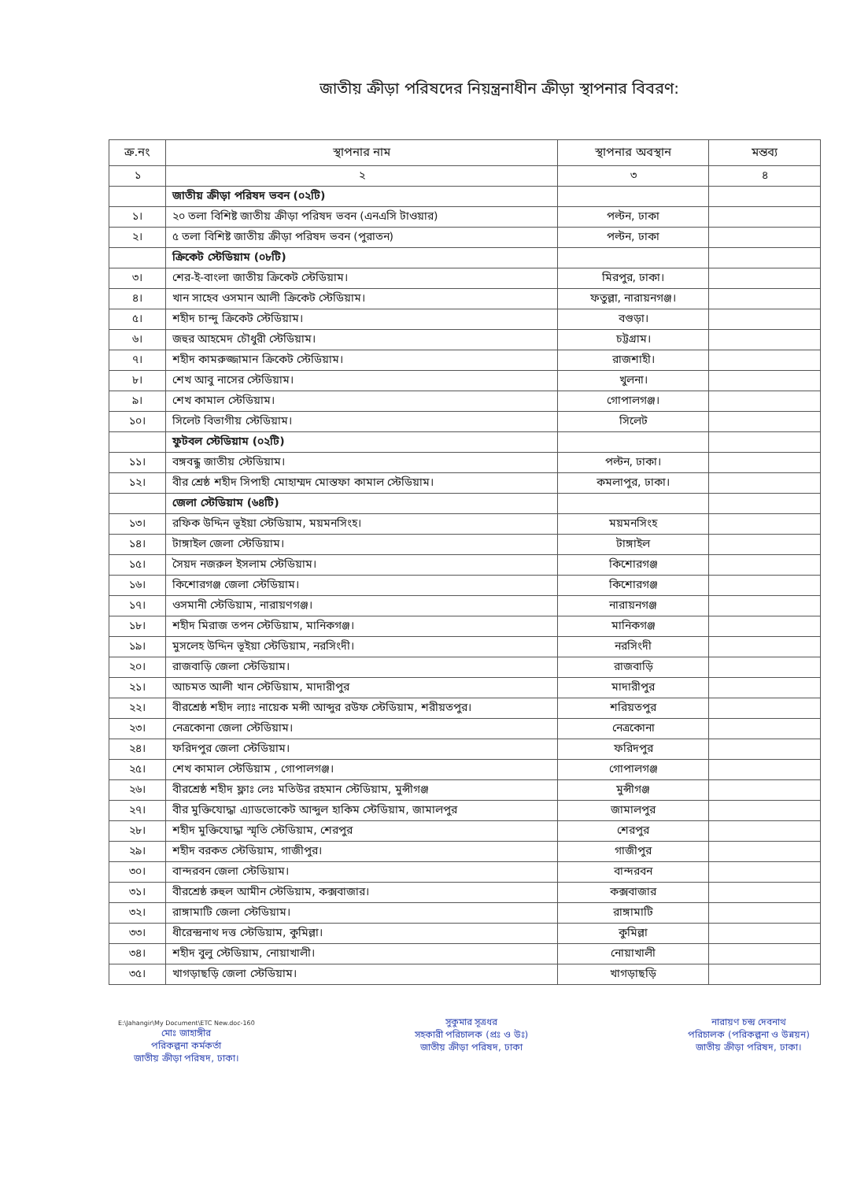জাতীয় ক্রীড়া পরিষদের নিয়ন্ত্রনাধীন ক্রীড়া স্থাপনার বিবরণ:
| ক্র.নং | স্থাপনার নাম | স্থাপনার অবস্থান | মন্তব্য |
| --- | --- | --- | --- |
| ১ | ২ | ৩ | ৪ |
| | জাতীয় ক্রীড়া পরিষদ ভবন (০২টি) | | |
| ১। | ২০ তলা বিশিষ্ট জাতীয় ক্রীড়া পরিষদ ভবন (এনএসি টাওয়ার) | পল্টন, ঢাকা | |
| ২। | ৫ তলা বিশিষ্ট জাতীয় ক্রীড়া পরিষদ ভবন (পুরাতন) | পল্টন, ঢাকা | |
| | ক্রিকেট স্টেডিয়াম (০৮টি) | | |
| ৩। | শের-ই-বাংলা জাতীয় ক্রিকেট স্টেডিয়াম। | মিরপুর, ঢাকা। | |
| ৪। | খান সাহেব ওসমান আলী ক্রিকেট স্টেডিয়াম। | ফতুল্লা, নারায়নগঞ্জ। | |
| ৫। | শহীদ চান্দু ক্রিকেট স্টেডিয়াম। | বগুড়া। | |
| ৬। | জহুর আহমেদ চৌধুরী স্টেডিয়াম। | চট্টগ্রাম। | |
| ৭। | শহীদ কামরুজ্জামান ক্রিকেট স্টেডিয়াম। | রাজশাহী। | |
| ৮। | শেখ আবু নাসের স্টেডিয়াম। | খুলনা। | |
| ৯। | শেখ কামাল স্টেডিয়াম। | গোপালগঞ্জ। | |
| ১০। | সিলেট বিভাগীয় স্টেডিয়াম। | সিলেট | |
| | ফুটবল স্টেডিয়াম (০২টি) | | |
| ১১। | বঙ্গবন্ধু জাতীয় স্টেডিয়াম। | পল্টন, ঢাকা। | |
| ১২। | বীর শ্রেষ্ঠ শহীদ সিপাহী মোহাম্মদ মোস্তফা কামাল স্টেডিয়াম। | কমলাপুর, ঢাকা। | |
| | জেলা স্টেডিয়াম (৬৪টি) | | |
| ১৩। | রফিক উদ্দিন ভূইয়া স্টেডিয়াম, ময়মনসিংহ। | ময়মনসিংহ | |
| ১৪। | টাঙ্গাইল জেলা স্টেডিয়াম। | টাঙ্গাইল | |
| ১৫। | সৈয়দ নজরুল ইসলাম স্টেডিয়াম। | কিশোরগঞ্জ | |
| ১৬। | কিশোরগঞ্জ জেলা স্টেডিয়াম। | কিশোরগঞ্জ | |
| ১৭। | ওসমানী স্টেডিয়াম, নারায়ণগঞ্জ। | নারায়নগঞ্জ | |
| ১৮। | শহীদ মিরাজ তপন স্টেডিয়াম, মানিকগঞ্জ। | মানিকগঞ্জ | |
| ১৯। | মুসলেহ উদ্দিন ভূইয়া স্টেডিয়াম, নরসিংদী। | নরসিংদী | |
| ২০। | রাজবাড়ি জেলা স্টেডিয়াম। | রাজবাড়ি | |
| ২১। | আচমত আলী খান স্টেডিয়াম, মাদারীপুর | মাদারীপুর | |
| ২২। | বীরশ্রেষ্ঠ শহীদ ল্যাঃ নায়েক মন্সী আব্দুর রউফ স্টেডিয়াম, শরীয়তপুর। | শরিয়তপুর | |
| ২৩। | নেত্রকোনা জেলা স্টেডিয়াম। | নেত্রকোনা | |
| ২৪। | ফরিদপুর জেলা স্টেডিয়াম। | ফরিদপুর | |
| ২৫। | শেখ কামাল স্টেডিয়াম , গোপালগঞ্জ। | গোপালগঞ্জ | |
| ২৬। | বীরশ্রেষ্ঠ শহীদ ফ্লাঃ লেঃ মতিউর রহমান স্টেডিয়াম, মুন্সীগঞ্জ | মুন্সীগঞ্জ | |
| ২৭। | বীর মুক্তিযোদ্ধা এ্যাডভোকেট আব্দুল হাকিম স্টেডিয়াম, জামালপুর | জামালপুর | |
| ২৮। | শহীদ মুক্তিযোদ্ধা স্মৃতি স্টেডিয়াম, শেরপুর | শেরপুর | |
| ২৯। | শহীদ বরকত স্টেডিয়াম, গাজীপুর। | গাজীপুর | |
| ৩০। | বান্দরবন জেলা স্টেডিয়াম। | বান্দরবন | |
| ৩১। | বীরশ্রেষ্ঠ রুহুল আমীন স্টেডিয়াম, কক্সবাজার। | কক্সবাজার | |
| ৩২। | রাঙ্গামাটি জেলা স্টেডিয়াম। | রাঙ্গামাটি | |
| ৩৩। | ধীরেন্দ্রনাথ দত্ত স্টেডিয়াম, কুমিল্লা। | কুমিল্লা | |
| ৩৪। | শহীদ বুলু স্টেডিয়াম, নোয়াখালী। | নোয়াখালী | |
| ৩৫। | খাগড়াছড়ি জেলা স্টেডিয়াম। | খাগড়াছড়ি | |
E:\Jahangir\My Document\ETC New.doc-160
মোঃ জাহাঙ্গীর
পরিকল্পনা কর্মকর্তা
জাতীয় ক্রীড়া পরিষদ, ঢাকা।
সুকুমার সূত্রধর
সহকারী পরিচালক (প্রঃ ও উঃ)
জাতীয় ক্রীড়া পরিষদ, ঢাকা
নারায়ণ চন্দ্র দেবনাথ
পরিচালক (পরিকল্পনা ও উন্নয়ন)
জাতীয় ক্রীড়া পরিষদ, ঢাকা।